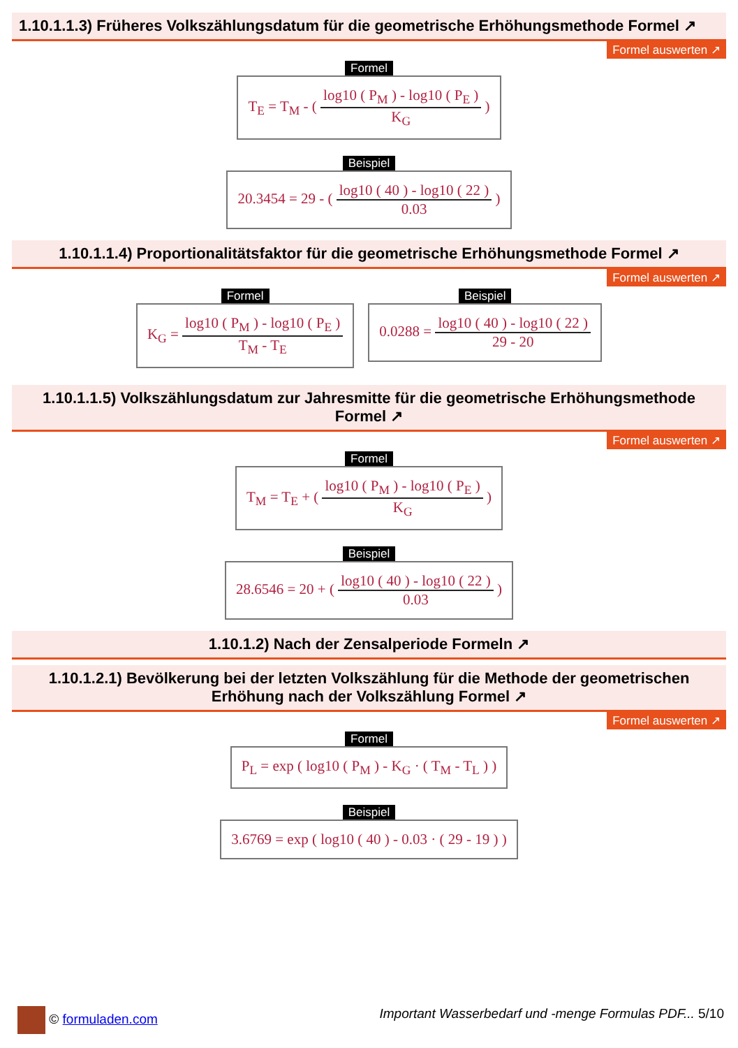1.10.1.1.3) Früheres Volkszählungsdatum für die geometrische Erhöhungsmethode Formel ↗
Formel auswerten ↗
Formel
T<sub>E</sub> = T<sub>M</sub> - (
log10 ( P<sub>M</sub> ) - log10 ( P<sub>E</sub> )
K<sub>G</sub>
)
Beispiel
20.3454 = 29 - (
log10 ( 40 ) - log10 ( 22 )
0.03
)
1.10.1.1.4) Proportionalitätsfaktor für die geometrische Erhöhungsmethode Formel ↗
Formel auswerten ↗
Formel
K<sub>G</sub> =
log10 ( P<sub>M</sub> ) - log10 ( P<sub>E</sub> )
T<sub>M</sub> - T<sub>E</sub>
Beispiel
0.0288 =
log10 ( 40 ) - log10 ( 22 )
29 - 20
1.10.1.1.5) Volkszählungsdatum zur Jahresmitte für die geometrische Erhöhungsmethode Formel ↗
Formel auswerten ↗
Formel
T<sub>M</sub> = T<sub>E</sub> + (
log10 ( P<sub>M</sub> ) - log10 ( P<sub>E</sub> )
K<sub>G</sub>
)
Beispiel
28.6546 = 20 + (
log10 ( 40 ) - log10 ( 22 )
0.03
)
1.10.1.2) Nach der Zensalperiode Formeln ↗
1.10.1.2.1) Bevölkerung bei der letzten Volkszählung für die Methode der geometrischen Erhöhung nach der Volkszählung Formel ↗
Formel auswerten ↗
Formel
P<sub>L</sub> = exp ( log10 ( P<sub>M</sub> ) - K<sub>G</sub> · ( T<sub>M</sub> - T<sub>L</sub> ) )
Beispiel
3.6769 = exp ( log10 ( 40 ) - 0.03 · ( 29 - 19 ) )
© formuladen.com Important Wasserbedarf und -menge Formulas PDF... 5/10